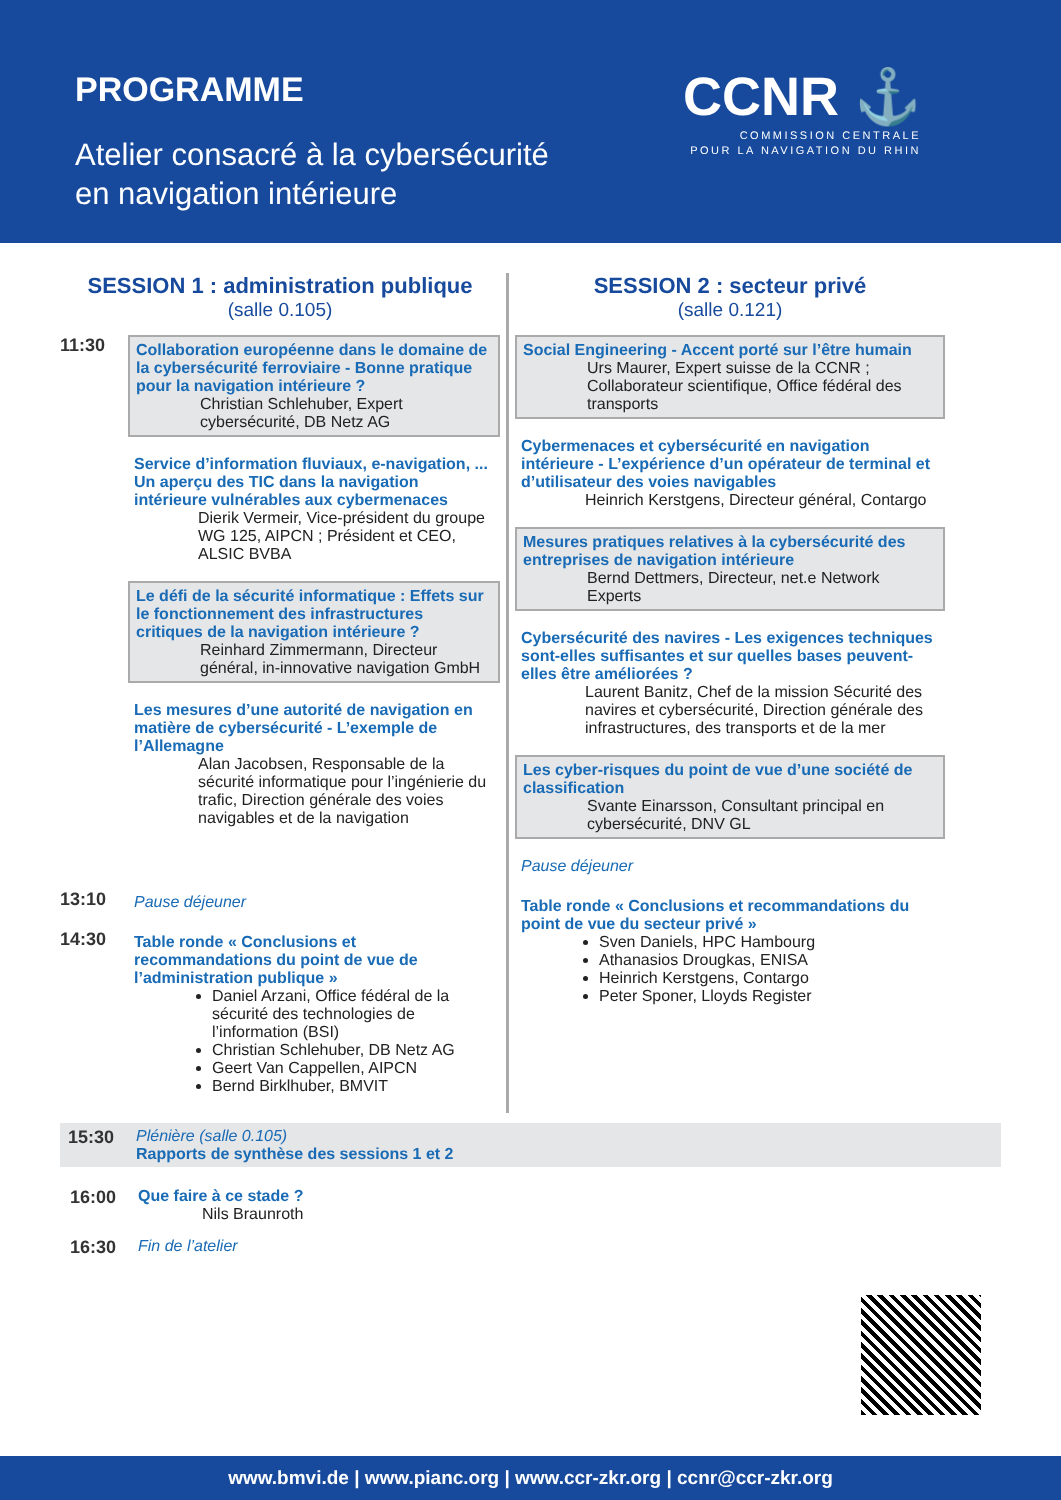PROGRAMME
Atelier consacré à la cybersécurité
en navigation intérieure
CCNR ⚓
COMMISSION CENTRALE
POUR LA NAVIGATION DU RHIN
SESSION 1 : administration publique
(salle 0.105)
11:30
Collaboration européenne dans le domaine de la cybersécurité ferroviaire - Bonne pratique pour la navigation intérieure ?
Christian Schlehuber, Expert cybersécurité, DB Netz AG
Service d’information fluviaux, e-navigation, ... Un aperçu des TIC dans la navigation intérieure vulnérables aux cybermenaces
Dierik Vermeir, Vice-président du groupe WG 125, AIPCN ; Président et CEO, ALSIC BVBA
Le défi de la sécurité informatique : Effets sur le fonctionnement des infrastructures critiques de la navigation intérieure ?
Reinhard Zimmermann, Directeur général, in-innovative navigation GmbH
Les mesures d’une autorité de navigation en matière de cybersécurité - L’exemple de l’Allemagne
Alan Jacobsen, Responsable de la sécurité informatique pour l’ingénierie du trafic, Direction générale des voies navigables et de la navigation
13:10
Pause déjeuner
14:30
Table ronde « Conclusions et recommandations du point de vue de l’administration publique »
Daniel Arzani, Office fédéral de la sécurité des technologies de l’information (BSI)
Christian Schlehuber, DB Netz AG
Geert Van Cappellen, AIPCN
Bernd Birklhuber, BMVIT
SESSION 2 : secteur privé
(salle 0.121)
Social Engineering - Accent porté sur l’être humain
Urs Maurer, Expert suisse de la CCNR ; Collaborateur scientifique, Office fédéral des transports
Cybermenaces et cybersécurité en navigation intérieure - L’expérience d’un opérateur de terminal et d’utilisateur des voies navigables
Heinrich Kerstgens, Directeur général, Contargo
Mesures pratiques relatives à la cybersécurité des entreprises de navigation intérieure
Bernd Dettmers, Directeur, net.e Network Experts
Cybersécurité des navires - Les exigences techniques sont-elles suffisantes et sur quelles bases peuvent-elles être améliorées ?
Laurent Banitz, Chef de la mission Sécurité des navires et cybersécurité, Direction générale des infrastructures, des transports et de la mer
Les cyber-risques du point de vue d’une société de classification
Svante Einarsson, Consultant principal en cybersécurité, DNV GL
Pause déjeuner
Table ronde « Conclusions et recommandations du point de vue du secteur privé »
Sven Daniels, HPC Hambourg
Athanasios Drougkas, ENISA
Heinrich Kerstgens, Contargo
Peter Sponer, Lloyds Register
15:30 Plénière (salle 0.105)
Rapports de synthèse des sessions 1 et 2
16:00 Que faire à ce stade ?
Nils Braunroth
16:30 Fin de l’atelier
www.bmvi.de | www.pianc.org | www.ccr-zkr.org | ccnr@ccr-zkr.org